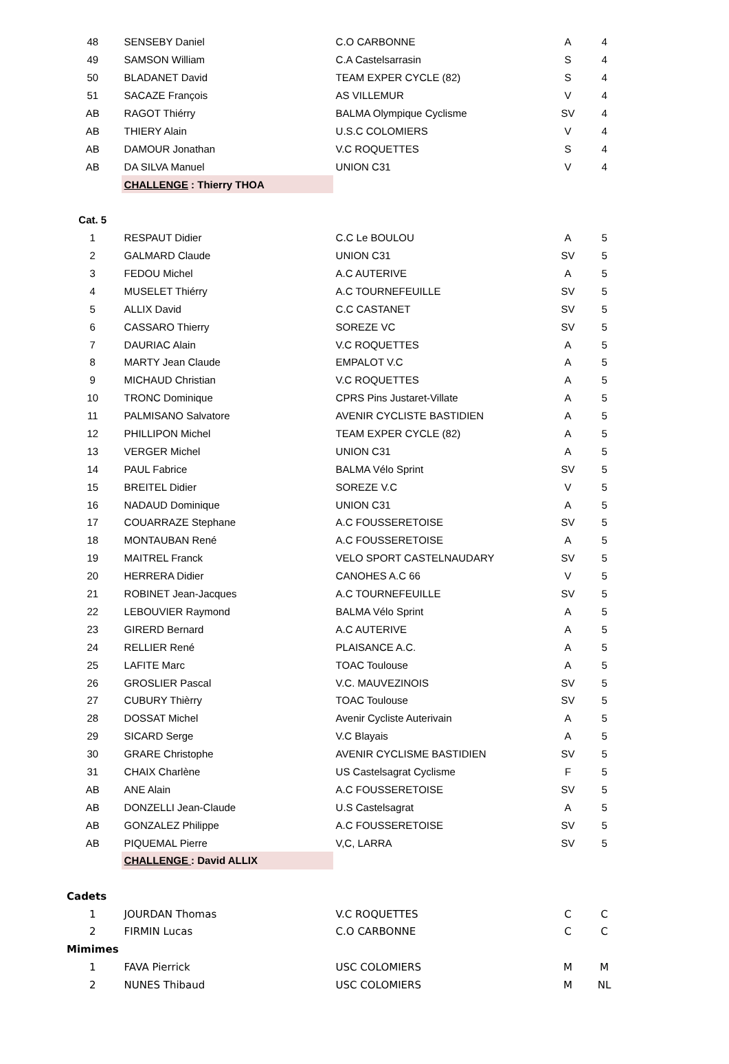| 48 | SENSEBY Daniel | C.O CARBONNE | A | 4 |
| 49 | SAMSON William | C.A Castelsarrasin | S | 4 |
| 50 | BLADANET David | TEAM EXPER CYCLE (82) | S | 4 |
| 51 | SACAZE François | AS VILLEMUR | V | 4 |
| AB | RAGOT Thiérry | BALMA Olympique Cyclisme | SV | 4 |
| AB | THIERY Alain | U.S.C COLOMIERS | V | 4 |
| AB | DAMOUR Jonathan | V.C ROQUETTES | S | 4 |
| AB | DA SILVA Manuel | UNION C31 | V | 4 |
| | CHALLENGE : Thierry THOA | | | |
| Cat. 5 | | | | |
| 1 | RESPAUT Didier | C.C Le BOULOU | A | 5 |
| 2 | GALMARD Claude | UNION C31 | SV | 5 |
| 3 | FEDOU Michel | A.C AUTERIVE | A | 5 |
| 4 | MUSELET Thiérry | A.C TOURNEFEUILLE | SV | 5 |
| 5 | ALLIX David | C.C CASTANET | SV | 5 |
| 6 | CASSARO Thierry | SOREZE VC | SV | 5 |
| 7 | DAURIAC Alain | V.C ROQUETTES | A | 5 |
| 8 | MARTY Jean Claude | EMPALOT V.C | A | 5 |
| 9 | MICHAUD Christian | V.C ROQUETTES | A | 5 |
| 10 | TRONC Dominique | CPRS Pins Justaret-Villate | A | 5 |
| 11 | PALMISANO Salvatore | AVENIR CYCLISTE BASTIDIEN | A | 5 |
| 12 | PHILLIPON Michel | TEAM EXPER CYCLE (82) | A | 5 |
| 13 | VERGER Michel | UNION C31 | A | 5 |
| 14 | PAUL Fabrice | BALMA Vélo Sprint | SV | 5 |
| 15 | BREITEL Didier | SOREZE V.C | V | 5 |
| 16 | NADAUD Dominique | UNION C31 | A | 5 |
| 17 | COUARRAZE Stephane | A.C FOUSSERETOISE | SV | 5 |
| 18 | MONTAUBAN René | A.C FOUSSERETOISE | A | 5 |
| 19 | MAITREL Franck | VELO SPORT CASTELNAUDARY | SV | 5 |
| 20 | HERRERA Didier | CANOHES A.C 66 | V | 5 |
| 21 | ROBINET Jean-Jacques | A.C TOURNEFEUILLE | SV | 5 |
| 22 | LEBOUVIER Raymond | BALMA Vélo Sprint | A | 5 |
| 23 | GIRERD Bernard | A.C AUTERIVE | A | 5 |
| 24 | RELLIER René | PLAISANCE A.C. | A | 5 |
| 25 | LAFITE Marc | TOAC Toulouse | A | 5 |
| 26 | GROSLIER Pascal | V.C. MAUVEZINOIS | SV | 5 |
| 27 | CUBURY Thièrry | TOAC Toulouse | SV | 5 |
| 28 | DOSSAT Michel | Avenir Cycliste Auterivain | A | 5 |
| 29 | SICARD Serge | V.C Blayais | A | 5 |
| 30 | GRARE Christophe | AVENIR CYCLISME BASTIDIEN | SV | 5 |
| 31 | CHAIX Charlène | US Castelsagrat Cyclisme | F | 5 |
| AB | ANE Alain | A.C FOUSSERETOISE | SV | 5 |
| AB | DONZELLI Jean-Claude | U.S Castelsagrat | A | 5 |
| AB | GONZALEZ Philippe | A.C FOUSSERETOISE | SV | 5 |
| AB | PIQUEMAL Pierre | V,C, LARRA | SV | 5 |
| | CHALLENGE : David ALLIX | | | |
| Cadets | | | | |
| 1 | JOURDAN Thomas | V.C ROQUETTES | C | C |
| 2 | FIRMIN Lucas | C.O CARBONNE | C | C |
| Mimimes | | | | |
| 1 | FAVA Pierrick | USC COLOMIERS | M | M |
| 2 | NUNES Thibaud | USC COLOMIERS | M | NL |